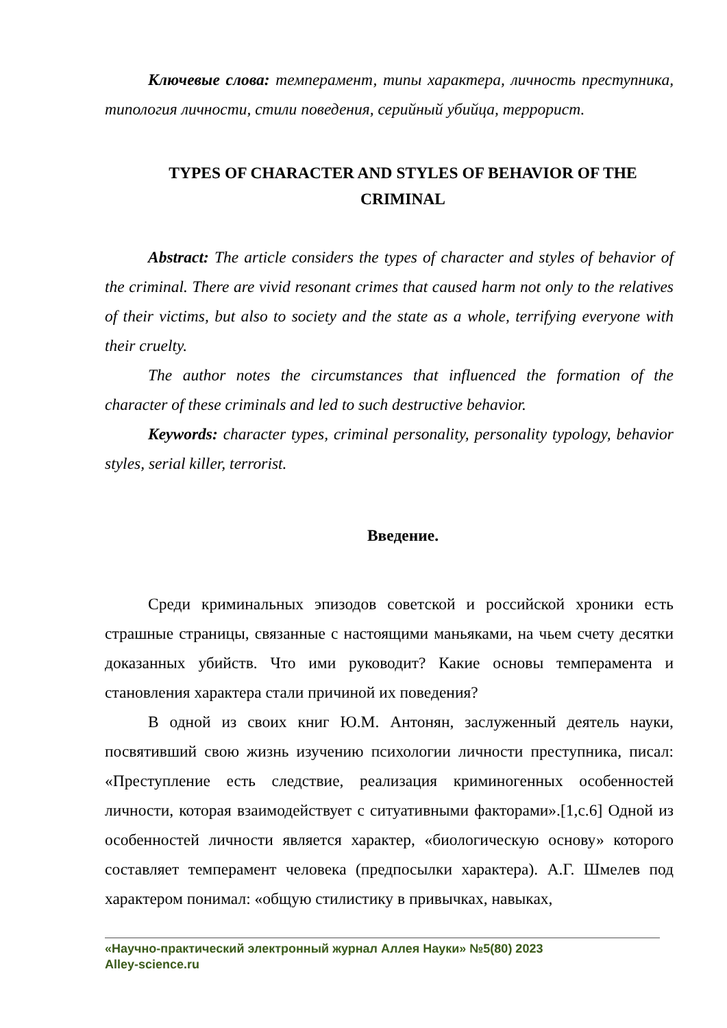Ключевые слова: темперамент, типы характера, личность преступника, типология личности, стили поведения, серийный убийца, террорист.
TYPES OF CHARACTER AND STYLES OF BEHAVIOR OF THE CRIMINAL
Abstract: The article considers the types of character and styles of behavior of the criminal. There are vivid resonant crimes that caused harm not only to the relatives of their victims, but also to society and the state as a whole, terrifying everyone with their cruelty.
The author notes the circumstances that influenced the formation of the character of these criminals and led to such destructive behavior.
Keywords: character types, criminal personality, personality typology, behavior styles, serial killer, terrorist.
Введение.
Среди криминальных эпизодов советской и российской хроники есть страшные страницы, связанные с настоящими маньяками, на чьем счету десятки доказанных убийств. Что ими руководит? Какие основы темперамента и становления характера стали причиной их поведения?
В одной из своих книг Ю.М. Антонян, заслуженный деятель науки, посвятивший свою жизнь изучению психологии личности преступника, писал: «Преступление есть следствие, реализация криминогенных особенностей личности, которая взаимодействует с ситуативными факторами».[1,с.6] Одной из особенностей личности является характер, «биологическую основу» которого составляет темперамент человека (предпосылки характера). А.Г. Шмелев под характером понимал: «общую стилистику в привычках, навыках,
«Научно-практический электронный журнал Аллея Науки» №5(80) 2023
Alley-science.ru